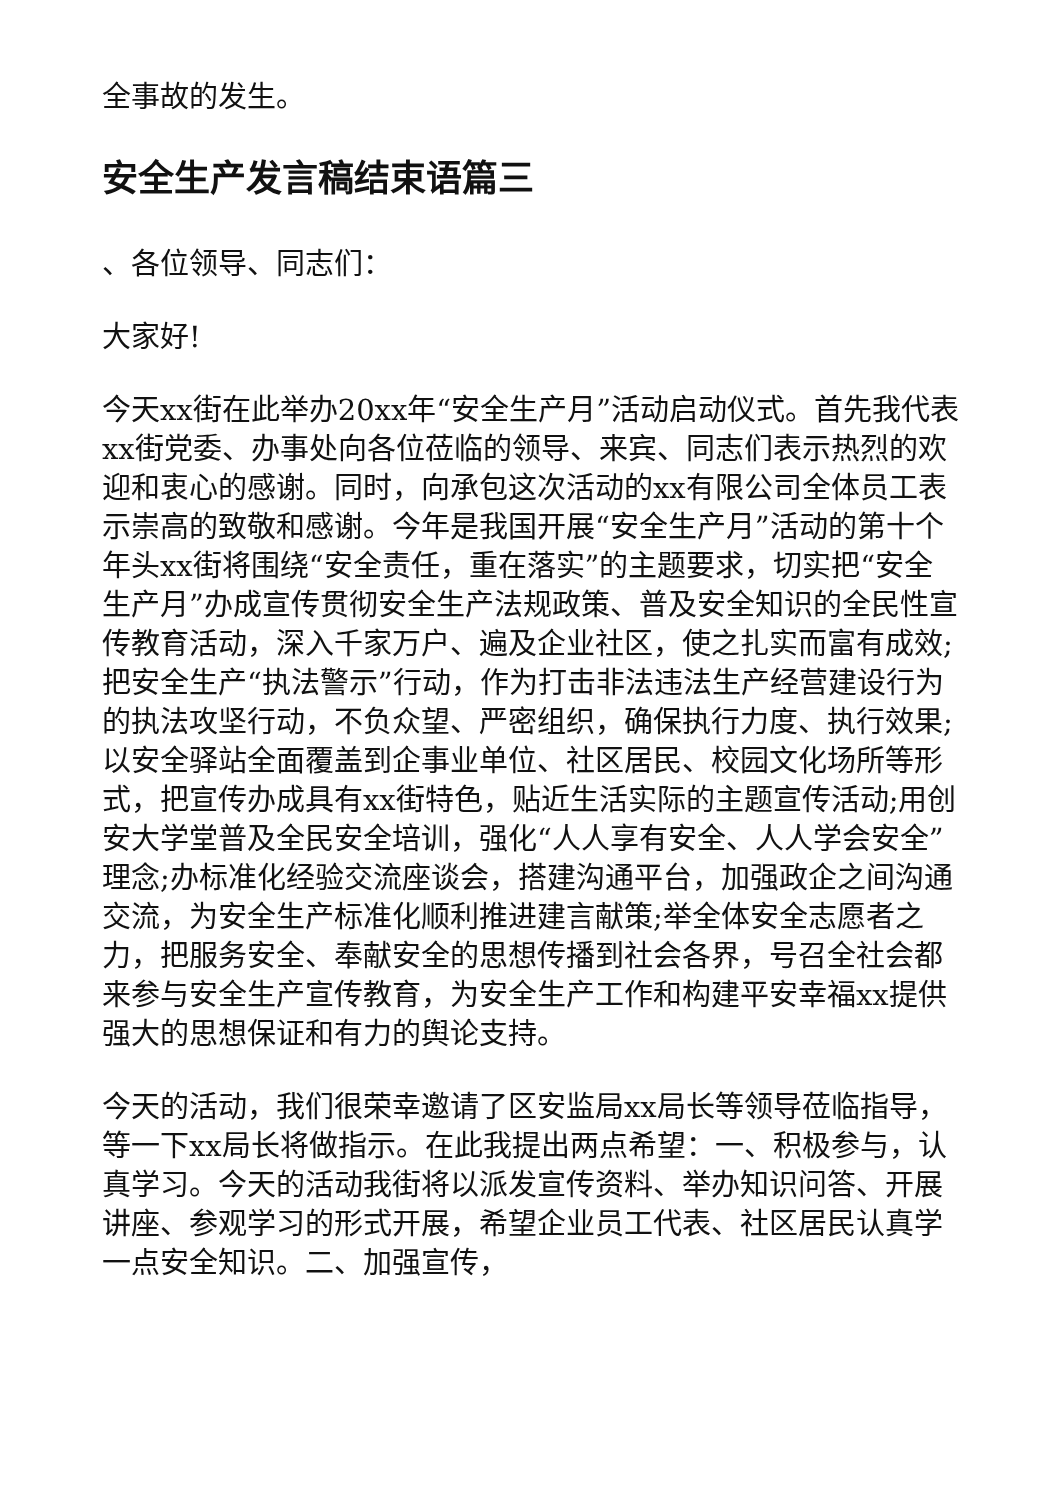全事故的发生。
安全生产发言稿结束语篇三
、各位领导、同志们：
大家好!
今天xx街在此举办20xx年“安全生产月”活动启动仪式。首先我代表xx街党委、办事处向各位莅临的领导、来宾、同志们表示热烈的欢迎和衷心的感谢。同时，向承包这次活动的xx有限公司全体员工表示崇高的致敬和感谢。今年是我国开展“安全生产月”活动的第十个年头xx街将围绕“安全责任，重在落实”的主题要求，切实把“安全生产月”办成宣传贯彻安全生产法规政策、普及安全知识的全民性宣传教育活动，深入千家万户、遍及企业社区，使之扎实而富有成效;把安全生产“执法警示”行动，作为打击非法违法生产经营建设行为的执法攻坚行动，不负众望、严密组织，确保执行力度、执行效果;以安全驿站全面覆盖到企事业单位、社区居民、校园文化场所等形式，把宣传办成具有xx街特色，贴近生活实际的主题宣传活动;用创安大学堂普及全民安全培训，强化“人人享有安全、人人学会安全”理念;办标准化经验交流座谈会，搭建沟通平台，加强政企之间沟通交流，为安全生产标准化顺利推进建言献策;举全体安全志愿者之力，把服务安全、奉献安全的思想传播到社会各界，号召全社会都来参与安全生产宣传教育，为安全生产工作和构建平安幸福xx提供强大的思想保证和有力的舆论支持。
今天的活动，我们很荣幸邀请了区安监局xx局长等领导莅临指导，等一下xx局长将做指示。在此我提出两点希望：一、积极参与，认真学习。今天的活动我街将以派发宣传资料、举办知识问答、开展讲座、参观学习的形式开展，希望企业员工代表、社区居民认真学一点安全知识。二、加强宣传，